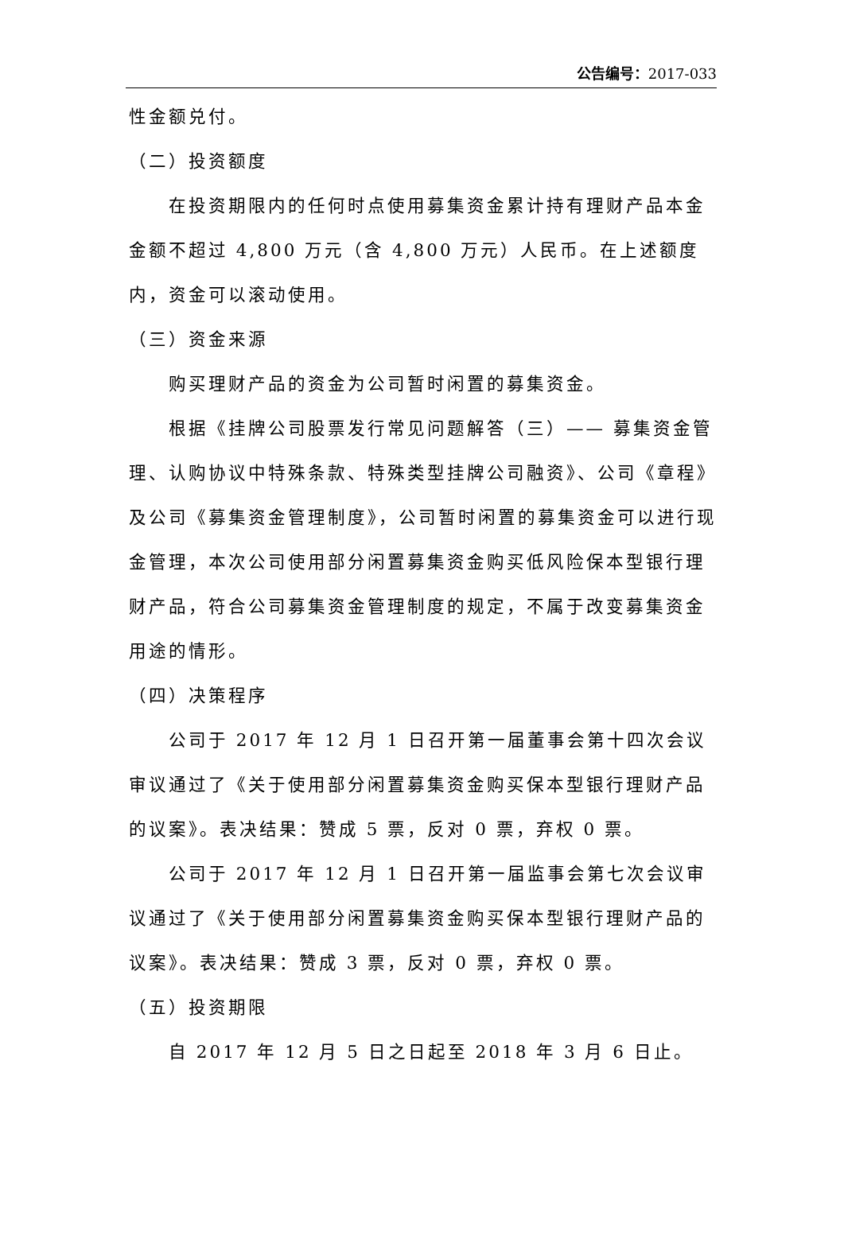公告编号：2017-033
性金额兑付。
（二）投资额度
在投资期限内的任何时点使用募集资金累计持有理财产品本金金额不超过 4,800 万元（含 4,800 万元）人民币。在上述额度内，资金可以滚动使用。
（三）资金来源
购买理财产品的资金为公司暂时闲置的募集资金。
根据《挂牌公司股票发行常见问题解答（三）—— 募集资金管理、认购协议中特殊条款、特殊类型挂牌公司融资》、公司《章程》及公司《募集资金管理制度》，公司暂时闲置的募集资金可以进行现金管理，本次公司使用部分闲置募集资金购买低风险保本型银行理财产品，符合公司募集资金管理制度的规定，不属于改变募集资金用途的情形。
（四）决策程序
公司于 2017 年 12 月 1 日召开第一届董事会第十四次会议审议通过了《关于使用部分闲置募集资金购买保本型银行理财产品的议案》。表决结果：赞成 5 票，反对 0 票，弃权 0 票。
公司于 2017 年 12 月 1 日召开第一届监事会第七次会议审议通过了《关于使用部分闲置募集资金购买保本型银行理财产品的议案》。表决结果：赞成 3 票，反对 0 票，弃权 0 票。
（五）投资期限
自 2017 年 12 月 5 日之日起至 2018 年 3 月 6 日止。